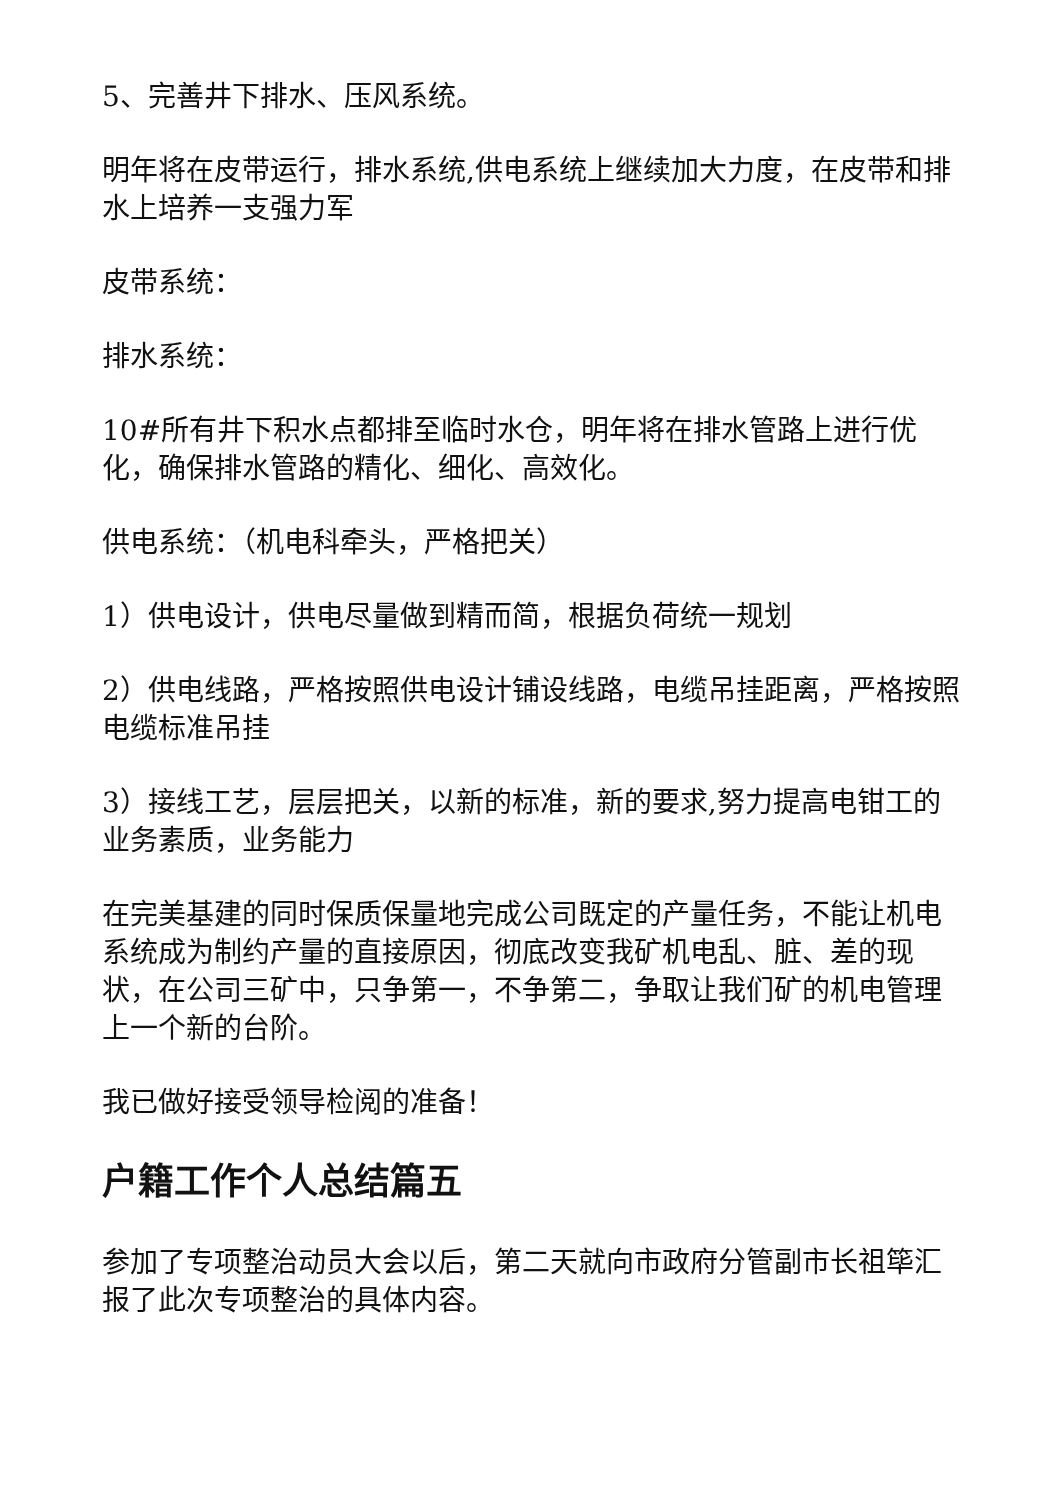5、完善井下排水、压风系统。
明年将在皮带运行，排水系统,供电系统上继续加大力度，在皮带和排水上培养一支强力军
皮带系统：
排水系统：
10#所有井下积水点都排至临时水仓，明年将在排水管路上进行优化，确保排水管路的精化、细化、高效化。
供电系统：（机电科牵头，严格把关）
1）供电设计，供电尽量做到精而简，根据负荷统一规划
2）供电线路，严格按照供电设计铺设线路，电缆吊挂距离，严格按照电缆标准吊挂
3）接线工艺，层层把关，以新的标准，新的要求,努力提高电钳工的业务素质，业务能力
在完美基建的同时保质保量地完成公司既定的产量任务，不能让机电系统成为制约产量的直接原因，彻底改变我矿机电乱、脏、差的现状，在公司三矿中，只争第一，不争第二，争取让我们矿的机电管理上一个新的台阶。
我已做好接受领导检阅的准备！
户籍工作个人总结篇五
参加了专项整治动员大会以后，第二天就向市政府分管副市长祖筚汇报了此次专项整治的具体内容。